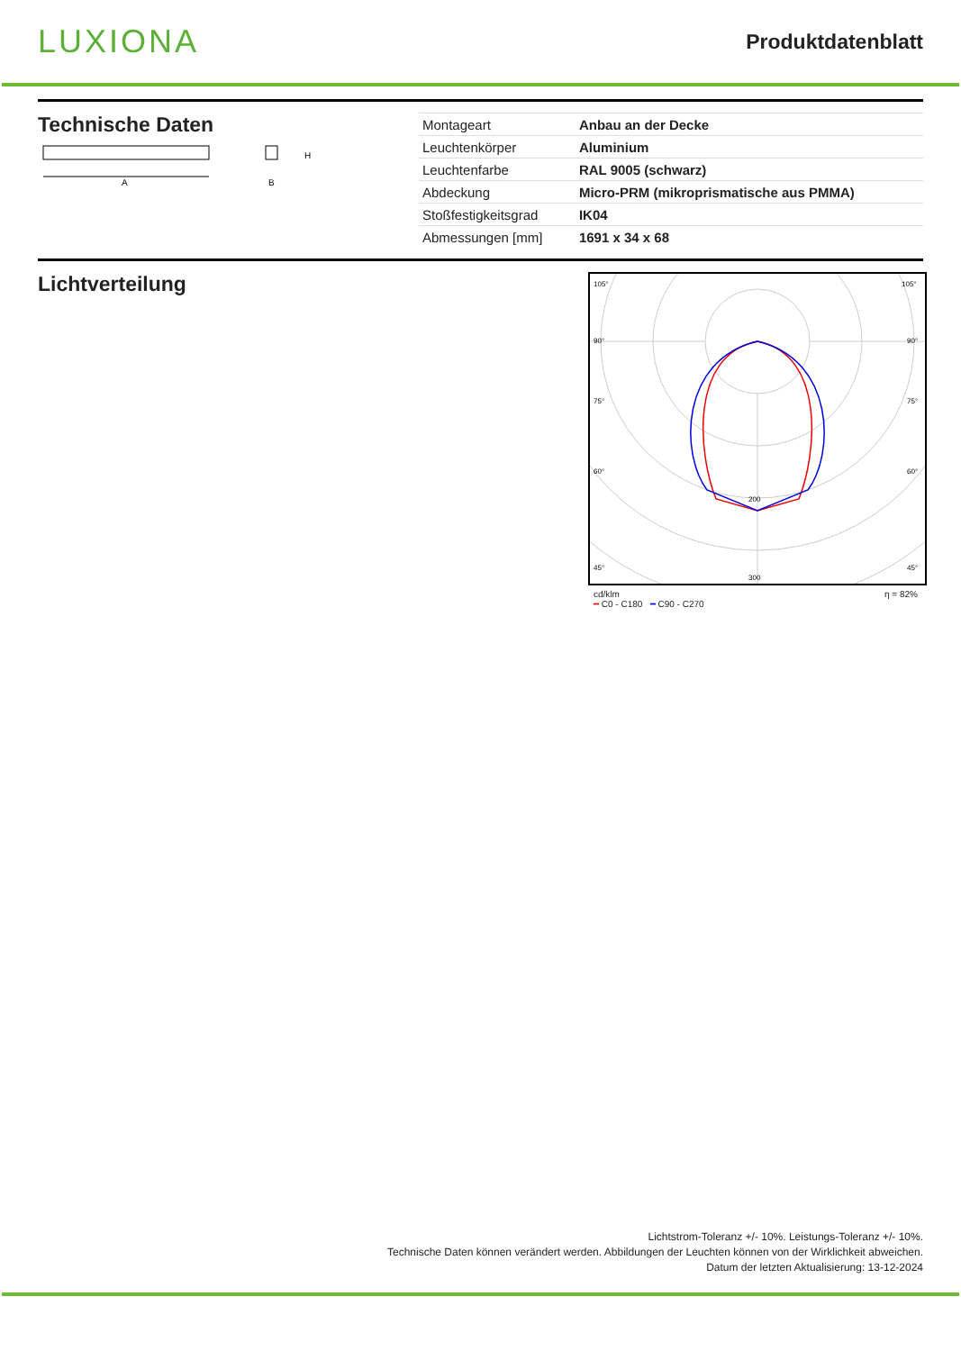LUXIONA
Produktdatenblatt
Technische Daten
A
H
B
| Montageart | Anbau an der Decke |
| Leuchtenkörper | Aluminium |
| Leuchtenfarbe | RAL 9005 (schwarz) |
| Abdeckung | Micro-PRM (mikroprismatische aus PMMA) |
| Stoßfestigkeitsgrad | IK04 |
| Abmessungen [mm] | 1691 x 34 x 68 |
Lichtverteilung
105°
105°
90°
90°
75°
75°
60°
60°
45°
45°
200
300
cd/klm η = 82%
━ C0 - C180 ━ C90 - C270
Lichtstrom-Toleranz +/- 10%. Leistungs-Toleranz +/- 10%.
Technische Daten können verändert werden. Abbildungen der Leuchten können von der Wirklichkeit abweichen.
Datum der letzten Aktualisierung: 13-12-2024